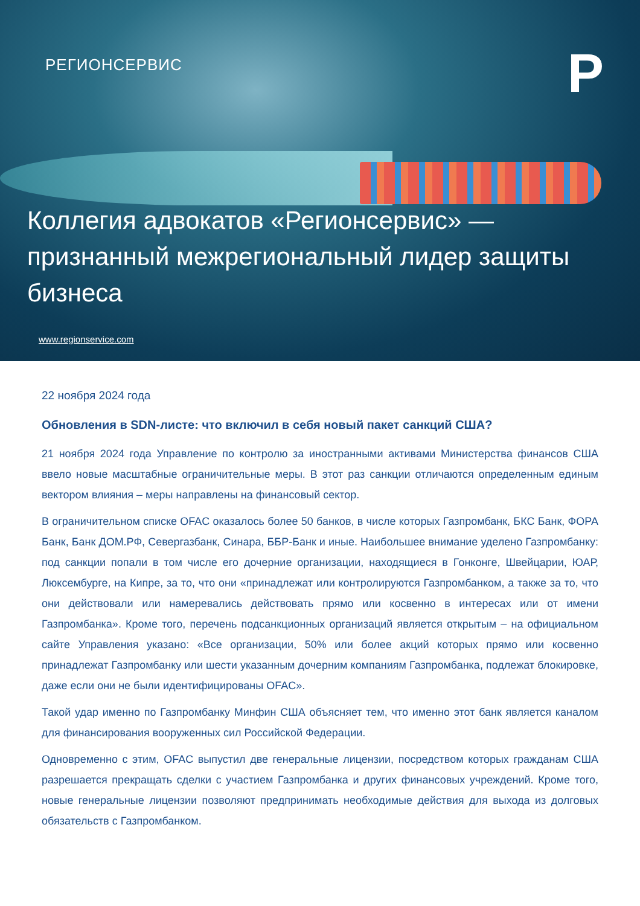РЕГИОНСЕРВИС P
Коллегия адвокатов «Регионсервис» — признанный межрегиональный лидер защиты бизнеса
www.regionservice.com
22 ноября 2024 года
Обновления в SDN-листе: что включил в себя новый пакет санкций США?
21 ноября 2024 года Управление по контролю за иностранными активами Министерства финансов США ввело новые масштабные ограничительные меры. В этот раз санкции отличаются определенным единым вектором влияния – меры направлены на финансовый сектор.
В ограничительном списке OFAC оказалось более 50 банков, в числе которых Газпромбанк, БКС Банк, ФОРА Банк, Банк ДОМ.РФ, Севергазбанк, Синара, ББР-Банк и иные. Наибольшее внимание уделено Газпромбанку: под санкции попали в том числе его дочерние организации, находящиеся в Гонконге, Швейцарии, ЮАР, Люксембурге, на Кипре, за то, что они «принадлежат или контролируются Газпромбанком, а также за то, что они действовали или намеревались действовать прямо или косвенно в интересах или от имени Газпромбанка». Кроме того, перечень подсанкционных организаций является открытым – на официальном сайте Управления указано: «Все организации, 50% или более акций которых прямо или косвенно принадлежат Газпромбанку или шести указанным дочерним компаниям Газпромбанка, подлежат блокировке, даже если они не были идентифицированы OFAC».
Такой удар именно по Газпромбанку Минфин США объясняет тем, что именно этот банк является каналом для финансирования вооруженных сил Российской Федерации.
Одновременно с этим, OFAC выпустил две генеральные лицензии, посредством которых гражданам США разрешается прекращать сделки с участием Газпромбанка и других финансовых учреждений. Кроме того, новые генеральные лицензии позволяют предпринимать необходимые действия для выхода из долговых обязательств с Газпромбанком.